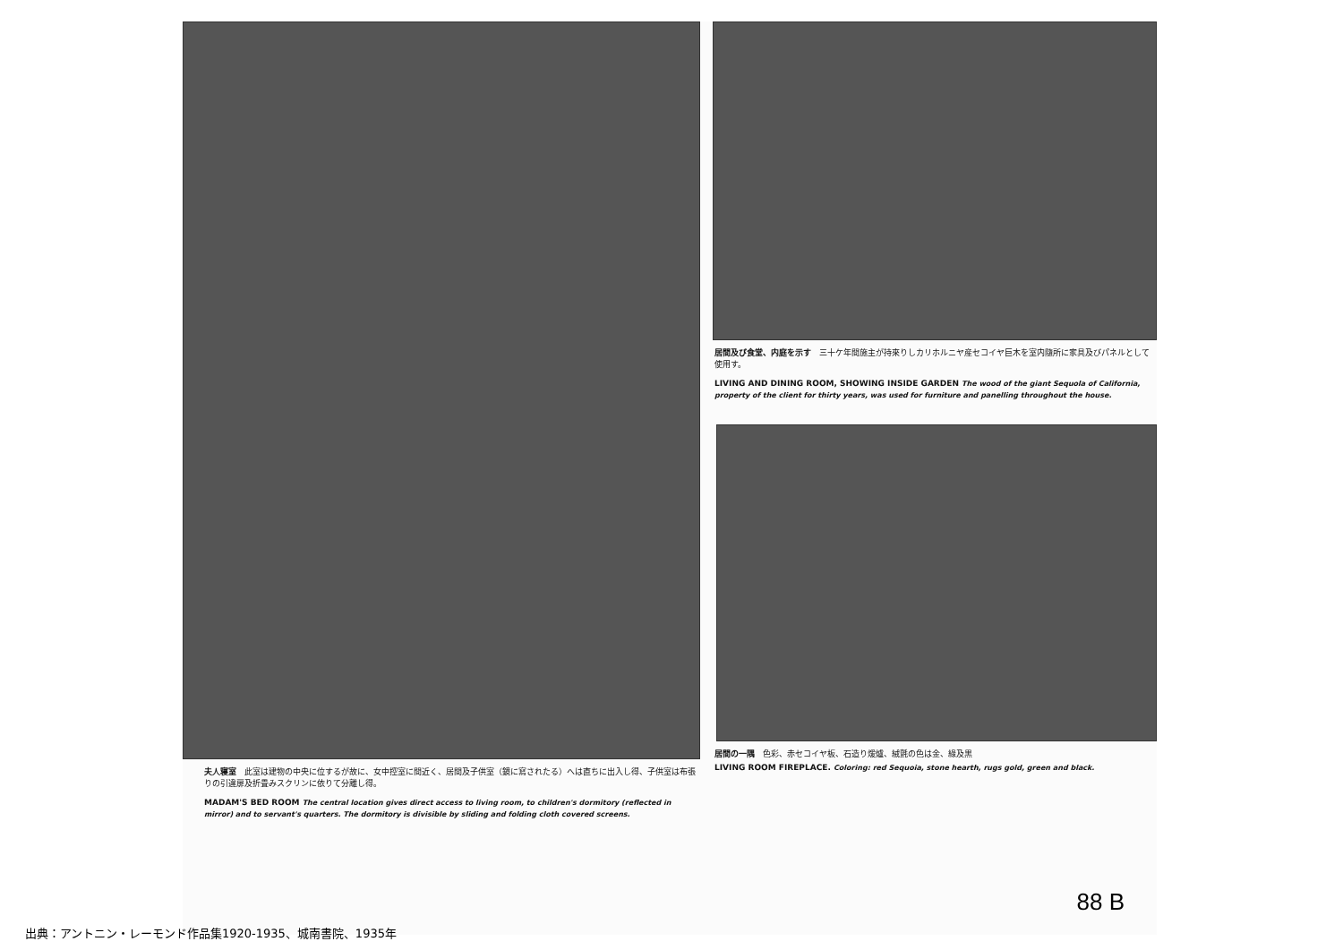夫人寝室　此室は建物の中央に位するが故に、女中控室に間近く、居間及子供室（鏡に寫されたる）へは直ちに出入し得、子供室は布張りの引違扉及折畳みスクリンに依りて分離し得。
MADAM'S BED ROOM The central location gives direct access to living room, to children's dormitory (reflected in mirror) and to servant's quarters. The dormitory is divisible by sliding and folding cloth covered screens.
居間及び食堂、内庭を示す　三十ケ年間施主が持來りしカリホルニヤ産セコイヤ巨木を室内隨所に家具及びパネルとして使用す。
LIVING AND DINING ROOM, SHOWING INSIDE GARDEN The wood of the giant Sequola of California, property of the client for thirty years, was used for furniture and panelling throughout the house.
居間の一隅　色彩、赤セコイヤ板、石造り煖爐、絨氈の色は金、綠及黒
LIVING ROOM FIREPLACE. Coloring: red Sequoia, stone hearth, rugs gold, green and black.
88 B
出典：アントニン・レーモンド作品集1920-1935、城南書院、1935年